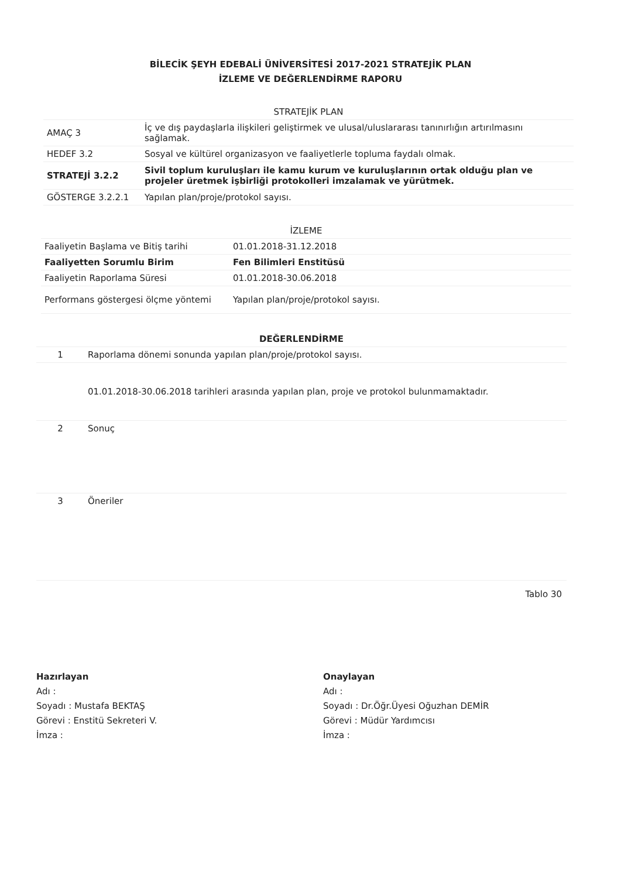BİLECİK ŞEYH EDEBALİ ÜNİVERSİTESİ 2017-2021 STRATEJİK PLAN
İZLEME VE DEĞERLENDİRME RAPORU
| STRATEJİK PLAN | |
| AMAÇ 3 | İç ve dış paydaşlarla ilişkileri geliştirmek ve ulusal/uluslararası tanınırlığın artırılmasını sağlamak. |
| HEDEF 3.2 | Sosyal ve kültürel organizasyon ve faaliyetlerle topluma faydalı olmak. |
| STRATEJİ 3.2.2 | Sivil toplum kuruluşları ile kamu kurum ve kuruluşlarının ortak olduğu plan ve projeler üretmek işbirliği protokolleri imzalamak ve yürütmek. |
| GÖSTERGE 3.2.2.1 | Yapılan plan/proje/protokol sayısı. |
| İZLEME | |
| Faaliyetin Başlama ve Bitiş tarihi | 01.01.2018-31.12.2018 |
| Faaliyetten Sorumlu Birim | Fen Bilimleri Enstitüsü |
| Faaliyetin Raporlama Süresi | 01.01.2018-30.06.2018 |
| Performans göstergesi ölçme yöntemi | Yapılan plan/proje/protokol sayısı. |
| DEĞERLENDİRME | |
| 1 | Raporlama dönemi sonunda yapılan plan/proje/protokol sayısı. |
| | 01.01.2018-30.06.2018 tarihleri arasında yapılan plan, proje ve protokol bulunmamaktadır. |
| 2 | Sonuç |
| 3 | Öneriler |
Tablo 30
Hazırlayan
Adı :
Soyadı : Mustafa BEKTAŞ
Görevi : Enstitü Sekreteri V.
İmza :
Onaylayan
Adı :
Soyadı : Dr.Öğr.Üyesi Oğuzhan DEMİR
Görevi : Müdür Yardımcısı
İmza :